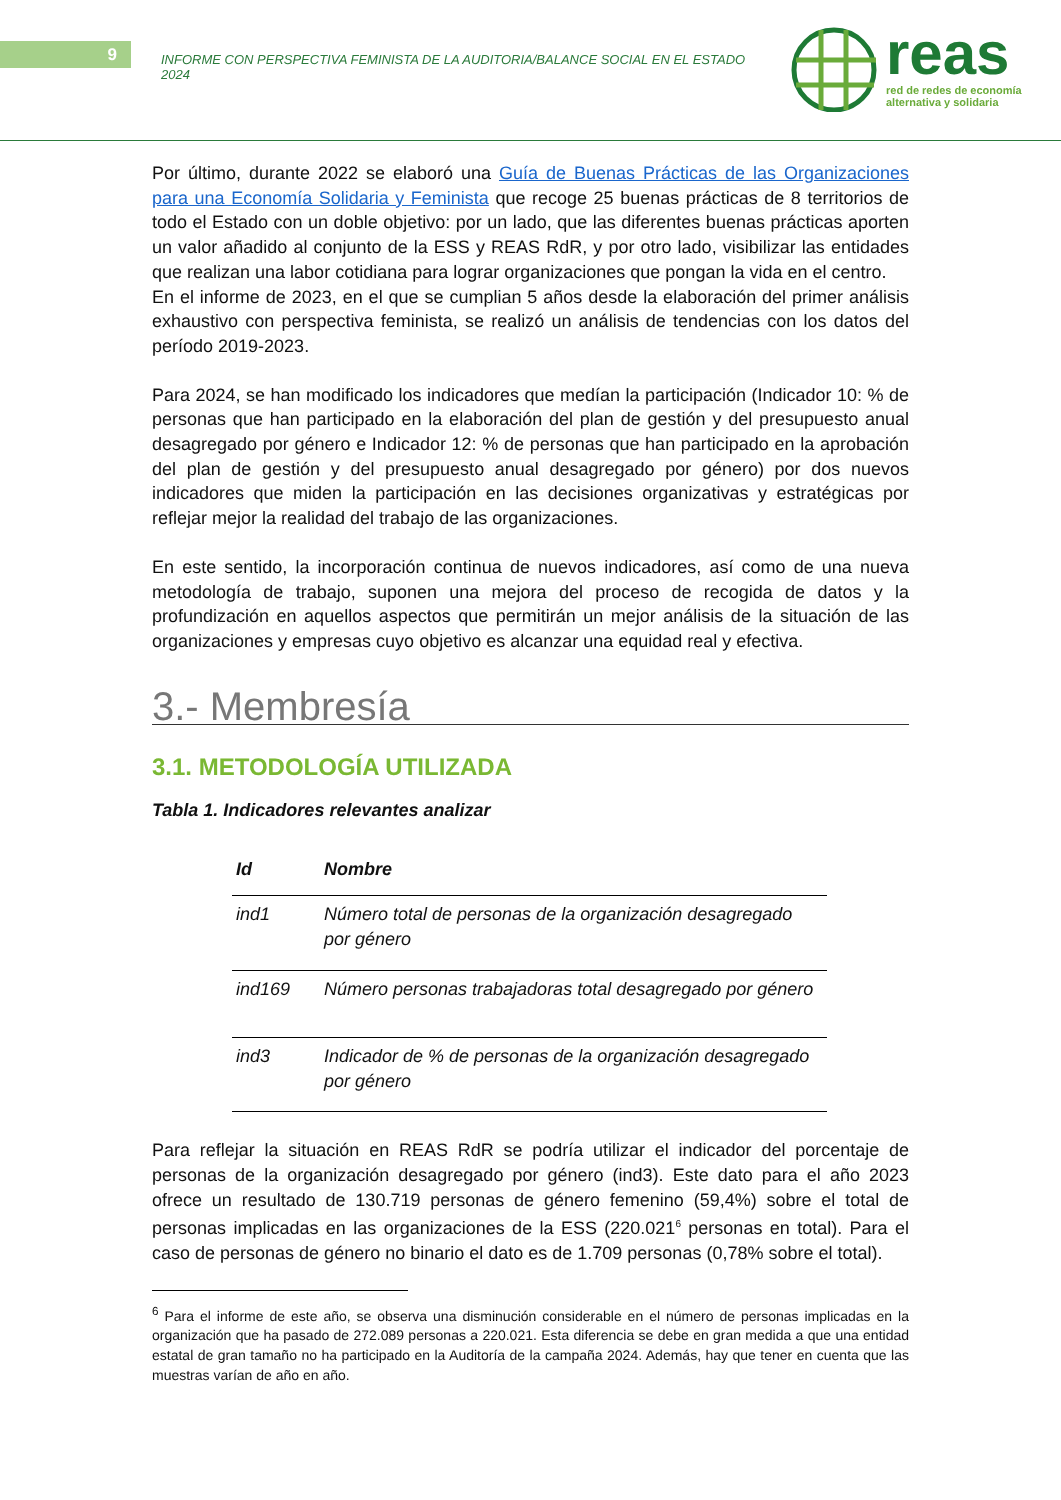9
INFORME CON PERSPECTIVA FEMINISTA DE LA AUDITORIA/BALANCE SOCIAL EN EL ESTADO 2024
reas
red de redes de economía
alternativa y solidaria
Por último, durante 2022 se elaboró una Guía de Buenas Prácticas de las Organizaciones para una Economía Solidaria y Feminista que recoge 25 buenas prácticas de 8 territorios de todo el Estado con un doble objetivo: por un lado, que las diferentes buenas prácticas aporten un valor añadido al conjunto de la ESS y REAS RdR, y por otro lado, visibilizar las entidades que realizan una labor cotidiana para lograr organizaciones que pongan la vida en el centro.
En el informe de 2023, en el que se cumplian 5 años desde la elaboración del primer análisis exhaustivo con perspectiva feminista, se realizó un análisis de tendencias con los datos del período 2019-2023.
Para 2024, se han modificado los indicadores que medían la participación (Indicador 10: % de personas que han participado en la elaboración del plan de gestión y del presupuesto anual desagregado por género e Indicador 12: % de personas que han participado en la aprobación del plan de gestión y del presupuesto anual desagregado por género) por dos nuevos indicadores que miden la participación en las decisiones organizativas y estratégicas por reflejar mejor la realidad del trabajo de las organizaciones.
En este sentido, la incorporación continua de nuevos indicadores, así como de una nueva metodología de trabajo, suponen una mejora del proceso de recogida de datos y la profundización en aquellos aspectos que permitirán un mejor análisis de la situación de las organizaciones y empresas cuyo objetivo es alcanzar una equidad real y efectiva.
3.- Membresía
3.1. METODOLOGÍA UTILIZADA
Tabla 1. Indicadores relevantes analizar
| Id | Nombre |
| --- | --- |
| ind1 | Número total de personas de la organización desagregado por género |
| ind169 | Número personas trabajadoras total desagregado por género |
| ind3 | Indicador de % de personas de la organización desagregado por género |
Para reflejar la situación en REAS RdR se podría utilizar el indicador del porcentaje de personas de la organización desagregado por género (ind3). Este dato para el año 2023 ofrece un resultado de 130.719 personas de género femenino (59,4%) sobre el total de personas implicadas en las organizaciones de la ESS (220.021<sup>6</sup> personas en total). Para el caso de personas de género no binario el dato es de 1.709 personas (0,78% sobre el total).
<sup>6</sup> Para el informe de este año, se observa una disminución considerable en el número de personas implicadas en la organización que ha pasado de 272.089 personas a 220.021. Esta diferencia se debe en gran medida a que una entidad estatal de gran tamaño no ha participado en la Auditoría de la campaña 2024. Además, hay que tener en cuenta que las muestras varían de año en año.